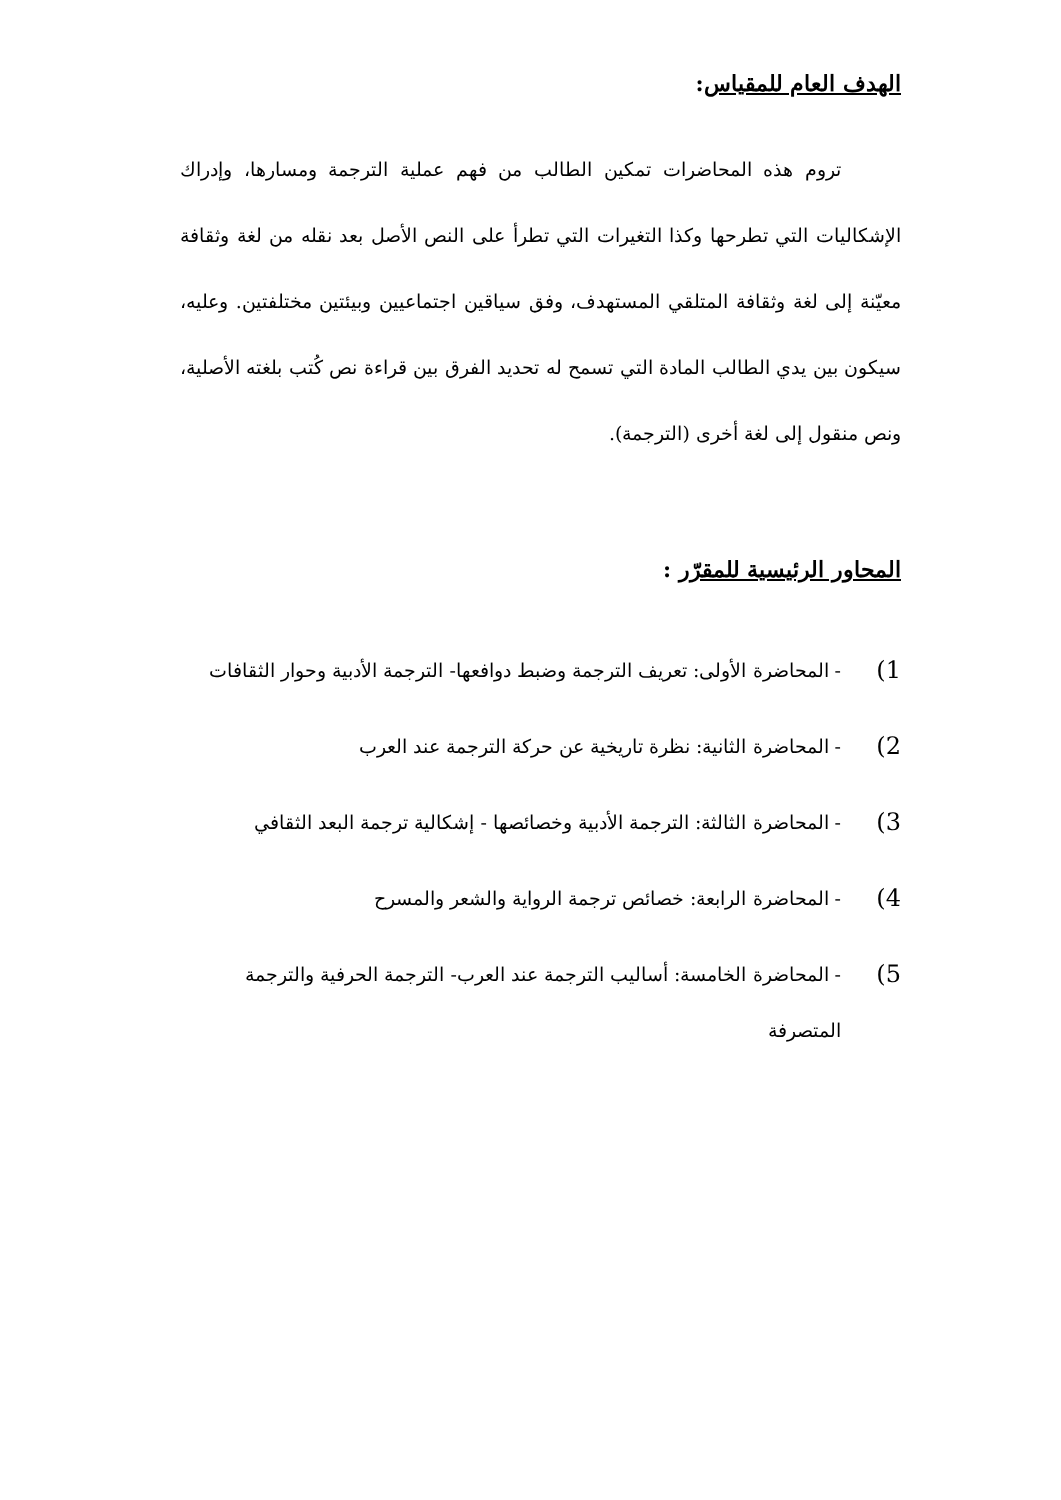الهدف العام للمقياس:
تروم هذه المحاضرات تمكين الطالب من فهم عملية الترجمة ومسارها، وإدراك الإشكاليات التي تطرحها وكذا التغيرات التي تطرأ على النص الأصل بعد نقله من لغة وثقافة معيّنة إلى لغة وثقافة المتلقي المستهدف، وفق سياقين اجتماعيين وبيئتين مختلفتين. وعليه، سيكون بين يدي الطالب المادة التي تسمح له تحديد الفرق بين قراءة نص كُتب بلغته الأصلية، ونص منقول إلى لغة أخرى (الترجمة).
المحاور الرئيسية للمقرّر :
1) - المحاضرة الأولى: تعريف الترجمة وضبط دوافعها- الترجمة الأدبية وحوار الثقافات
2) - المحاضرة الثانية: نظرة تاريخية عن حركة الترجمة عند العرب
3) - المحاضرة الثالثة: الترجمة الأدبية وخصائصها - إشكالية ترجمة البعد الثقافي
4) - المحاضرة الرابعة: خصائص ترجمة الرواية والشعر والمسرح
5) - المحاضرة الخامسة: أساليب الترجمة عند العرب- الترجمة الحرفية والترجمة المتصرفة